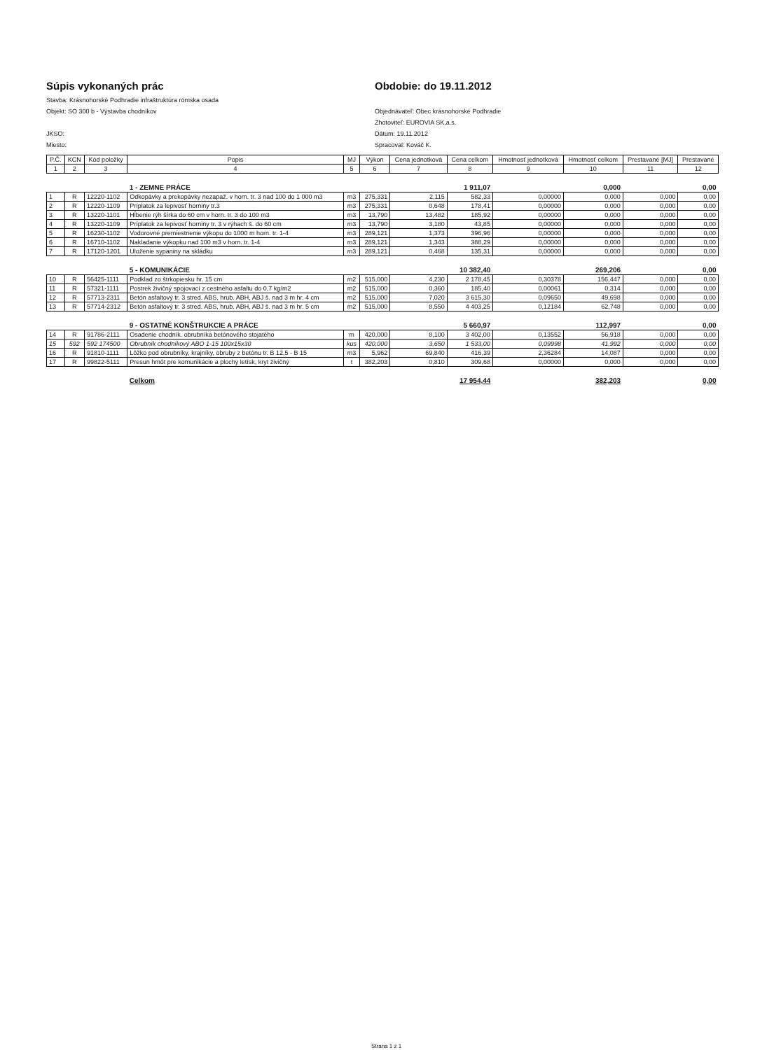Súpis vykonaných prác
Stavba: Krásnohorské Podhradie infraštruktúra rómska osada
Objekt: SO 300 b - Výstavba chodníkov
JKSO:
Miesto:
Obdobie: do 19.11.2012
Objednávateľ: Obec krásnohorské Podhradie
Zhotoviteľ: EUROVIA SK,a.s.
Dátum: 19.11.2012
Spracoval: Kováč K.
| P.Č. | KCN | Kód položky | Popis | MJ | Výkon | Cena jednotková | Cena celkom | Hmotnosť jednotková | Hmotnosť celkom | Prestavané [MJ] | Prestavané |
| --- | --- | --- | --- | --- | --- | --- | --- | --- | --- | --- | --- |
| 1 | 2 | 3 | 4 | 5 | 6 | 7 | 8 | 9 | 10 | 11 | 12 |
| | | | 1 - ZEMNE PRÁCE | | | | 1 911,07 | | 0,000 | | 0,00 |
| 1 | R | 12220-1102 | Odkopávky a prekopávky nezapaž. v horn. tr. 3 nad 100 do 1 000 m3 | m3 | 275,331 | 2,115 | 582,33 | 0,00000 | 0,000 | 0,000 | 0,00 |
| 2 | R | 12220-1109 | Príplatok za lepivosť horniny tr.3 | m3 | 275,331 | 0,648 | 178,41 | 0,00000 | 0,000 | 0,000 | 0,00 |
| 3 | R | 13220-1101 | Hĺbenie rýh šírka do 60 cm v horn. tr. 3 do 100 m3 | m3 | 13,790 | 13,482 | 185,92 | 0,00000 | 0,000 | 0,000 | 0,00 |
| 4 | R | 13220-1109 | Príplatok za lepivosť horniny tr. 3 v rýhach š. do 60 cm | m3 | 13,790 | 3,180 | 43,85 | 0,00000 | 0,000 | 0,000 | 0,00 |
| 5 | R | 16230-1102 | Vodorovné premiestnenie výkopu do 1000 m horn. tr. 1-4 | m3 | 289,121 | 1,373 | 396,96 | 0,00000 | 0,000 | 0,000 | 0,00 |
| 6 | R | 16710-1102 | Nakladanie výkopku nad 100 m3 v horn. tr. 1-4 | m3 | 289,121 | 1,343 | 388,29 | 0,00000 | 0,000 | 0,000 | 0,00 |
| 7 | R | 17120-1201 | Uloženie sypaniny na skládku | m3 | 289,121 | 0,468 | 135,31 | 0,00000 | 0,000 | 0,000 | 0,00 |
| | | | 5 - KOMUNIKÁCIE | | | | 10 382,40 | | 269,206 | | 0,00 |
| 10 | R | 56425-1111 | Podklad zo štrkopiesku hr. 15 cm | m2 | 515,000 | 4,230 | 2 178,45 | 0,30378 | 156,447 | 0,000 | 0,00 |
| 11 | R | 57321-1111 | Postrek živičný spojovací z cestného asfaltu do 0,7 kg/m2 | m2 | 515,000 | 0,360 | 185,40 | 0,00061 | 0,314 | 0,000 | 0,00 |
| 12 | R | 57713-2311 | Betón asfaltový tr. 3 stred. ABS, hrub. ABH, ABJ š. nad 3 m hr. 4 cm | m2 | 515,000 | 7,020 | 3 615,30 | 0,09650 | 49,698 | 0,000 | 0,00 |
| 13 | R | 57714-2312 | Betón asfaltový tr. 3 stred. ABS, hrub. ABH, ABJ š. nad 3 m hr. 5 cm | m2 | 515,000 | 8,550 | 4 403,25 | 0,12184 | 62,748 | 0,000 | 0,00 |
| | | | 9 - OSTATNÉ KONŠTRUKCIE A PRÁCE | | | | 5 660,97 | | 112,997 | | 0,00 |
| 14 | R | 91786-2111 | Osadenie chodník. obrubníka betónového stojatého | m | 420,000 | 8,100 | 3 402,00 | 0,13552 | 56,918 | 0,000 | 0,00 |
| 15 | 592 | 592 174500 | Obrubník chodníkový ABO 1-15 100x15x30 | kus | 420,000 | 3,650 | 1 533,00 | 0,09998 | 41,992 | 0,000 | 0,00 |
| 16 | R | 91810-1111 | Lôžko pod obrubníky, krajníky, obruby z betónu tr. B 12,5 - B 15 | m3 | 5,962 | 69,840 | 416,39 | 2,36284 | 14,087 | 0,000 | 0,00 |
| 17 | R | 99822-5111 | Presun hmôt pre komunikácie a plochy letísk, kryt živičný | t | 382,203 | 0,810 | 309,68 | 0,00000 | 0,000 | 0,000 | 0,00 |
| | | | Celkom | | | | 17 954,44 | | 382,203 | | 0,00 |
Strana 1 z 1